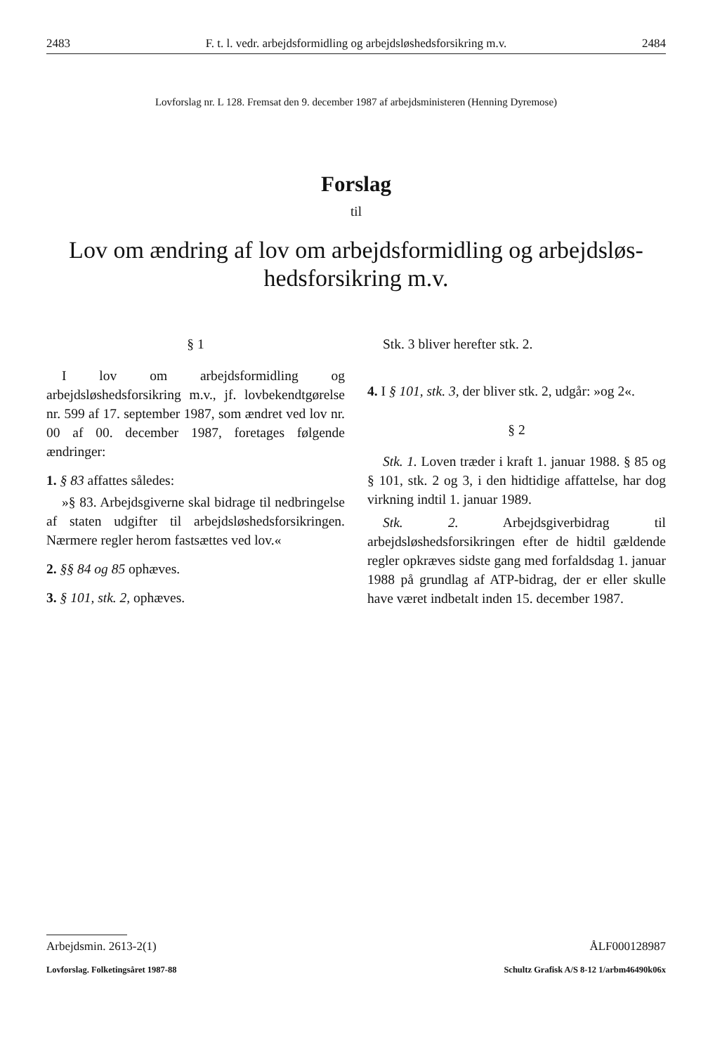2483 F. t. l. vedr. arbejdsformidling og arbejdsløshedsforsikring m.v. 2484
Lovforslag nr. L 128. Fremsat den 9. december 1987 af arbejdsministeren (Henning Dyremose)
Forslag
til
Lov om ændring af lov om arbejdsformidling og arbejdsløs-
hedsforsikring m.v.
§ 1
I lov om arbejdsformidling og arbejdsløshedsforsikring m.v., jf. lovbekendtgørelse nr. 599 af 17. september 1987, som ændret ved lov nr. 00 af 00. december 1987, foretages følgende ændringer:
1. § 83 affattes således:
»§ 83. Arbejdsgiverne skal bidrage til nedbringelse af staten udgifter til arbejdsløshedsforsikringen. Nærmere regler herom fastsættes ved lov.«
2. §§ 84 og 85 ophæves.
3. § 101, stk. 2, ophæves.
Stk. 3 bliver herefter stk. 2.
4. I § 101, stk. 3, der bliver stk. 2, udgår: »og 2«.
§ 2
Stk. 1. Loven træder i kraft 1. januar 1988. § 85 og § 101, stk. 2 og 3, i den hidtidige affattelse, har dog virkning indtil 1. januar 1989.
Stk. 2. Arbejdsgiverbidrag til arbejdsløshedsforsikringen efter de hidtil gældende regler opkræves sidste gang med forfaldsdag 1. januar 1988 på grundlag af ATP-bidrag, der er eller skulle have været indbetalt inden 15. december 1987.
Arbejdsmin. 2613-2(1) ÅLF000128987
Lovforslag. Folketingsåret 1987-88 Schultz Grafisk A/S 8-12 1/arbm46490k06x